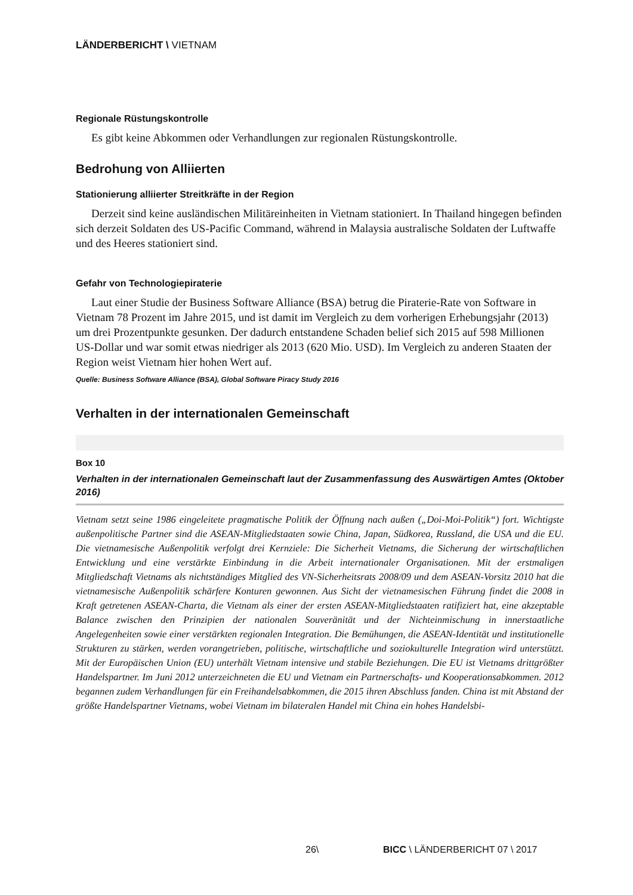LÄNDERBERICHT \ VIETNAM
Regionale Rüstungskontrolle
Es gibt keine Abkommen oder Verhandlungen zur regionalen Rüstungskontrolle.
Bedrohung von Alliierten
Stationierung alliierter Streitkräfte in der Region
Derzeit sind keine ausländischen Militäreinheiten in Vietnam stationiert. In Thailand hingegen befinden sich derzeit Soldaten des US-Pacific Command, während in Malaysia australische Soldaten der Luftwaffe und des Heeres stationiert sind.
Gefahr von Technologiepiraterie
Laut einer Studie der Business Software Alliance (BSA) betrug die Piraterie-Rate von Software in Vietnam 78 Prozent im Jahre 2015, und ist damit im Vergleich zu dem vorherigen Erhebungsjahr (2013) um drei Prozentpunkte gesunken. Der dadurch entstandene Schaden belief sich 2015 auf 598 Millionen US-Dollar und war somit etwas niedriger als 2013 (620 Mio. USD). Im Vergleich zu anderen Staaten der Region weist Vietnam hier hohen Wert auf.
Quelle: Business Software Alliance (BSA), Global Software Piracy Study 2016
Verhalten in der internationalen Gemeinschaft
Box 10
Verhalten in der internationalen Gemeinschaft laut der Zusammenfassung des Auswärtigen Amtes (Oktober 2016)
Vietnam setzt seine 1986 eingeleitete pragmatische Politik der Öffnung nach außen („Doi-Moi-Politik“) fort. Wichtigste außenpolitische Partner sind die ASEAN-Mitgliedstaaten sowie China, Japan, Südkorea, Russland, die USA und die EU. Die vietnamesische Außenpolitik verfolgt drei Kernziele: Die Sicherheit Vietnams, die Sicherung der wirtschaftlichen Entwicklung und eine verstärkte Einbindung in die Arbeit internationaler Organisationen. Mit der erstmaligen Mitgliedschaft Vietnams als nichtständiges Mitglied des VN-Sicherheitsrats 2008/09 und dem ASEAN-Vorsitz 2010 hat die vietnamesische Außenpolitik schärfere Konturen gewonnen. Aus Sicht der vietnamesischen Führung findet die 2008 in Kraft getretenen ASEAN-Charta, die Vietnam als einer der ersten ASEAN-Mitgliedstaaten ratifiziert hat, eine akzeptable Balance zwischen den Prinzipien der nationalen Souveränität und der Nichteinmischung in innerstaatliche Angelegenheiten sowie einer verstärkten regionalen Integration. Die Bemühungen, die ASEAN-Identität und institutionelle Strukturen zu stärken, werden vorangetrieben, politische, wirtschaftliche und soziokulturelle Integration wird unterstützt. Mit der Europäischen Union (EU) unterhält Vietnam intensive und stabile Beziehungen. Die EU ist Vietnams drittgrößter Handelspartner. Im Juni 2012 unterzeichneten die EU und Vietnam ein Partnerschafts- und Kooperationsabkommen. 2012 begannen zudem Verhandlungen für ein Freihandelsabkommen, die 2015 ihren Abschluss fanden. China ist mit Abstand der größte Handelspartner Vietnams, wobei Vietnam im bilateralen Handel mit China ein hohes Handelsbi-
26\ BICC \ LÄNDERBERICHT 07 \ 2017